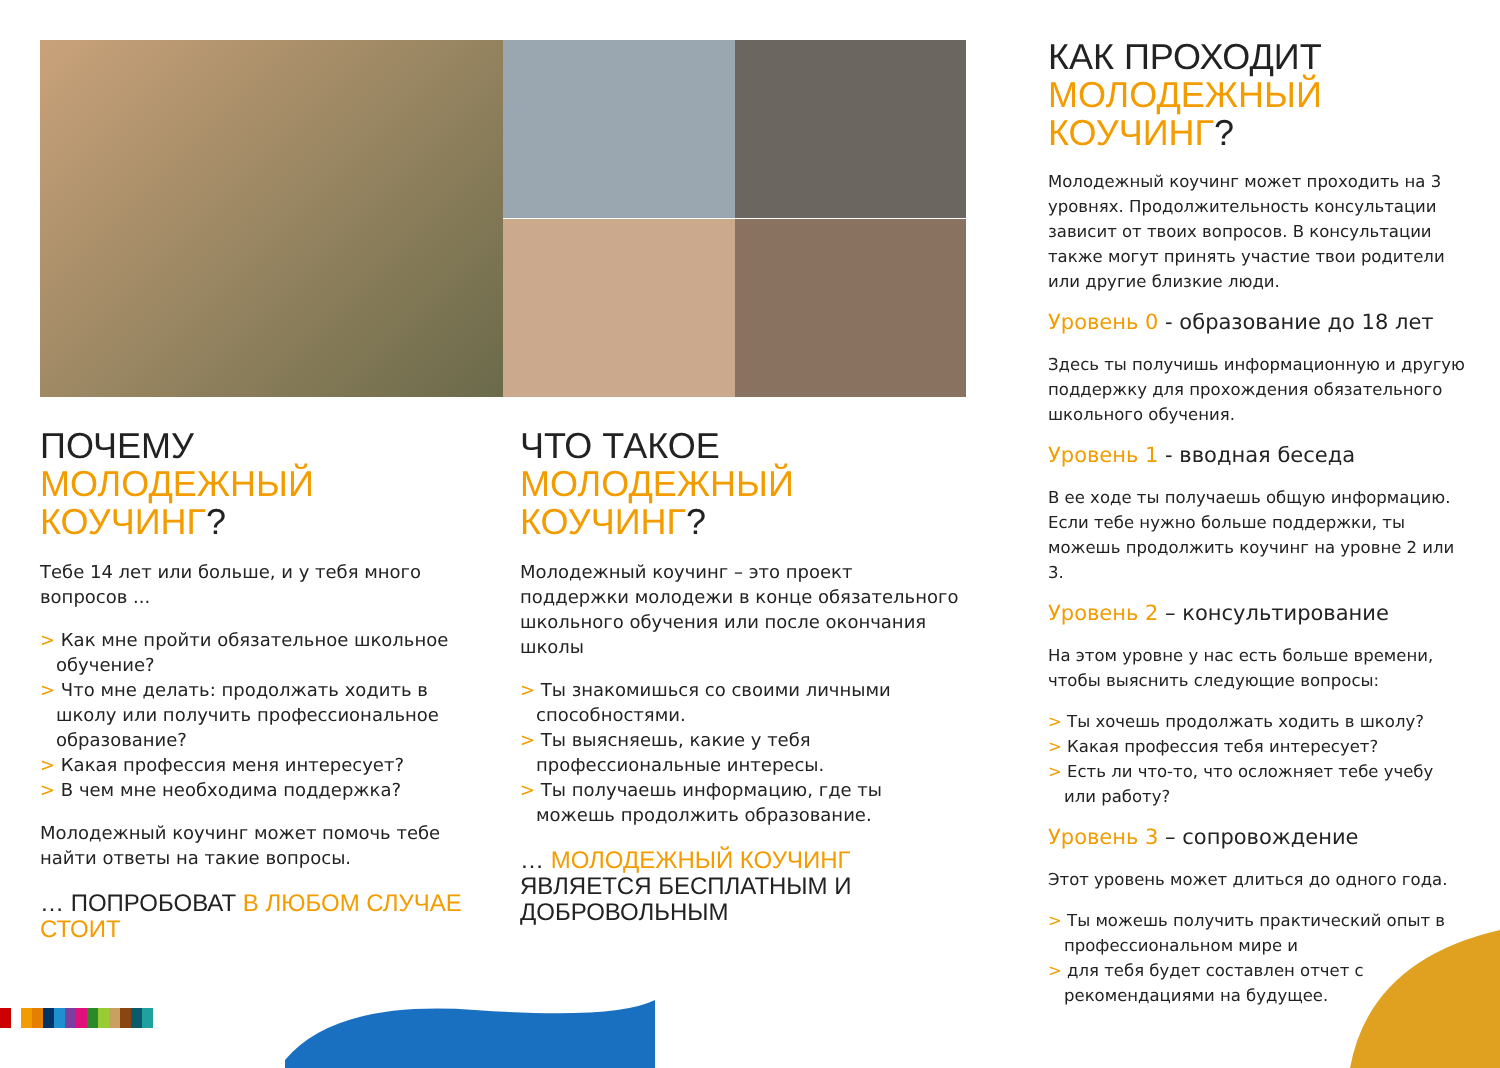ПОЧЕМУ
МОЛОДЕЖНЫЙ
КОУЧИНГ?
Тебе 14 лет или больше, и у тебя много вопросов ...
> Как мне пройти обязательное школьное обучение?
> Что мне делать: продолжать ходить в школу или получить профессиональное образование?
> Какая профессия меня интересует?
> В чем мне необходима поддержка?
Молодежный коучинг может помочь тебе найти ответы на такие вопросы.
… ПОПРОБОВАТ В ЛЮБОМ СЛУЧАЕ СТОИТ
ЧТО ТАКОЕ
МОЛОДЕЖНЫЙ
КОУЧИНГ?
Молодежный коучинг – это проект поддержки молодежи в конце обязательного школьного обучения или после окончания школы
> Ты знакомишься со своими личными способностями.
> Ты выясняешь, какие у тебя профессиональные интересы.
> Ты получаешь информацию, где ты можешь продолжить образование.
… МОЛОДЕЖНЫЙ КОУЧИНГ ЯВЛЯЕТСЯ БЕСПЛАТНЫМ И ДОБРОВОЛЬНЫМ
КАК ПРОХОДИТ
МОЛОДЕЖНЫЙ
КОУЧИНГ?
Молодежный коучинг может проходить на 3 уровнях. Продолжительность консультации зависит от твоих вопросов. В консультации также могут принять участие твои родители или другие близкие люди.
Уровень 0 - образование до 18 лет
Здесь ты получишь информационную и другую поддержку для прохождения обязательного школьного обучения.
Уровень 1 - вводная беседа
В ее ходе ты получаешь общую информацию. Если тебе нужно больше поддержки, ты можешь продолжить коучинг на уровне 2 или 3.
Уровень 2 – консультирование
На этом уровне у нас есть больше времени, чтобы выяснить следующие вопросы:
> Ты хочешь продолжать ходить в школу?
> Какая профессия тебя интересует?
> Есть ли что-то, что осложняет тебе учебу или работу?
Уровень 3 – сопровождение
Этот уровень может длиться до одного года.
> Ты можешь получить практический опыт в профессиональном мире и
> для тебя будет составлен отчет с рекомендациями на будущее.